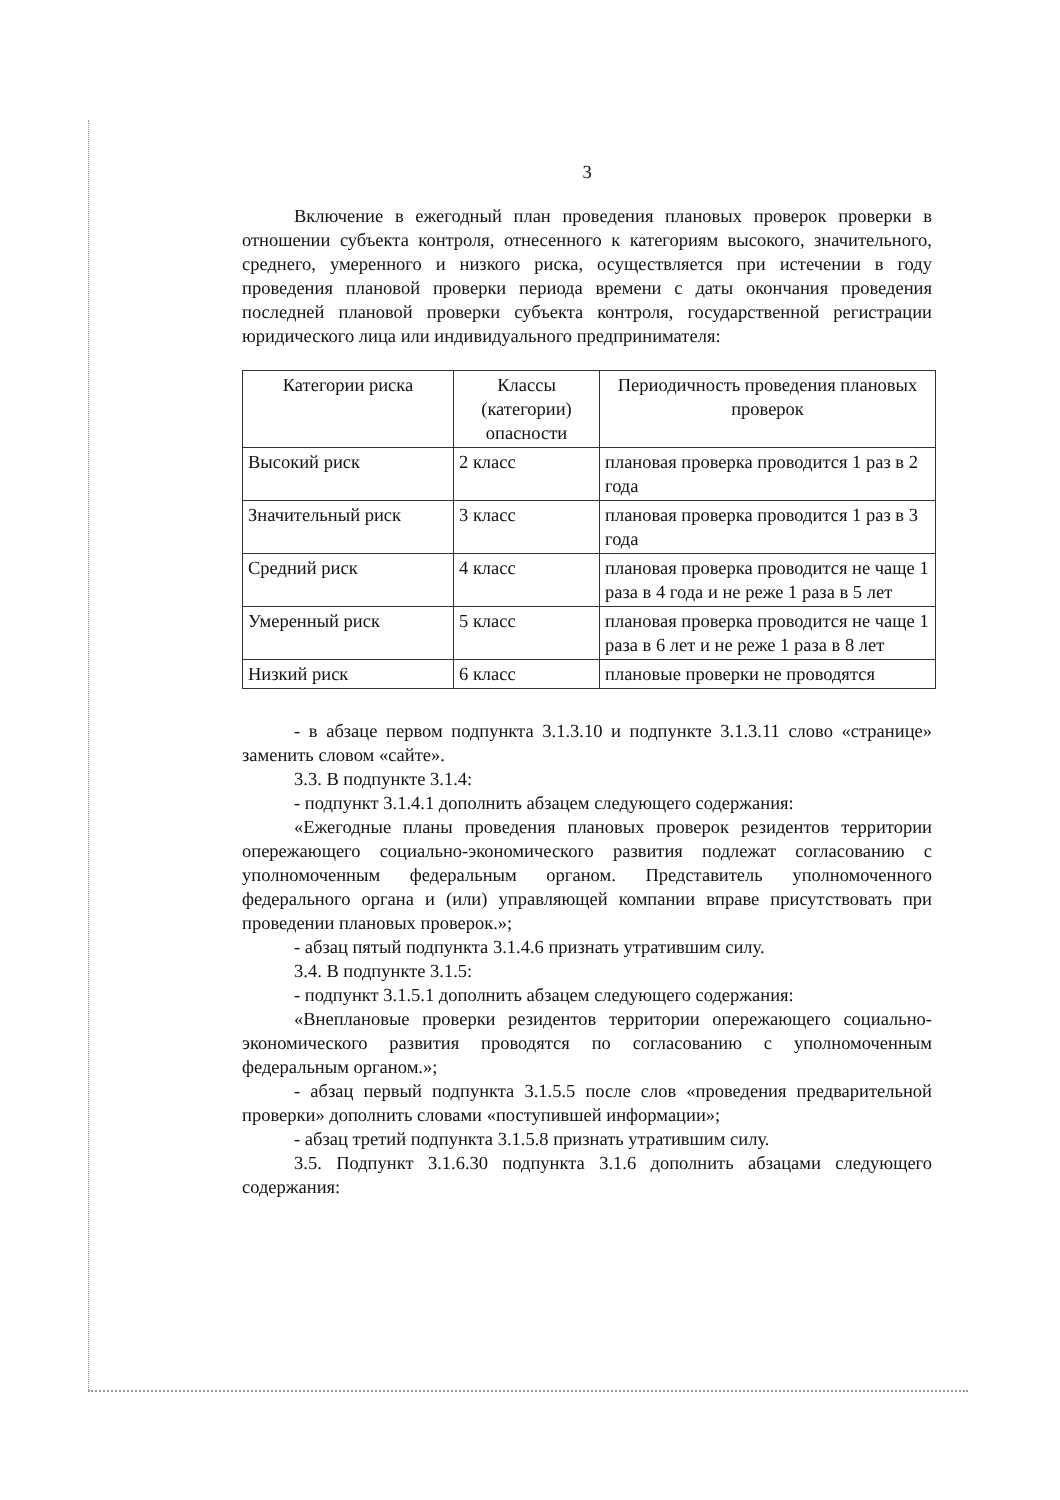3
Включение в ежегодный план проведения плановых проверок проверки в отношении субъекта контроля, отнесенного к категориям высокого, значительного, среднего, умеренного и низкого риска, осуществляется при истечении в году проведения плановой проверки периода времени с даты окончания проведения последней плановой проверки субъекта контроля, государственной регистрации юридического лица или индивидуального предпринимателя:
| Категории риска | Классы (категории) опасности | Периодичность проведения плановых проверок |
| --- | --- | --- |
| Высокий риск | 2 класс | плановая проверка проводится 1 раз в 2 года |
| Значительный риск | 3 класс | плановая проверка проводится 1 раз в 3 года |
| Средний риск | 4 класс | плановая проверка проводится не чаще 1 раза в 4 года и не реже 1 раза в 5 лет |
| Умеренный риск | 5 класс | плановая проверка проводится не чаще 1 раза в 6 лет и не реже 1 раза в 8 лет |
| Низкий риск | 6 класс | плановые проверки не проводятся |
- в абзаце первом подпункта 3.1.3.10 и подпункте 3.1.3.11 слово «странице» заменить словом «сайте».
3.3. В подпункте 3.1.4:
- подпункт 3.1.4.1 дополнить абзацем следующего содержания:
«Ежегодные планы проведения плановых проверок резидентов территории опережающего социально-экономического развития подлежат согласованию с уполномоченным федеральным органом. Представитель уполномоченного федерального органа и (или) управляющей компании вправе присутствовать при проведении плановых проверок.»;
- абзац пятый подпункта 3.1.4.6 признать утратившим силу.
3.4. В подпункте 3.1.5:
- подпункт 3.1.5.1 дополнить абзацем следующего содержания:
«Внеплановые проверки резидентов территории опережающего социально-экономического развития проводятся по согласованию с уполномоченным федеральным органом.»;
- абзац первый подпункта 3.1.5.5 после слов «проведения предварительной проверки» дополнить словами «поступившей информации»;
- абзац третий подпункта 3.1.5.8 признать утратившим силу.
3.5. Подпункт 3.1.6.30 подпункта 3.1.6 дополнить абзацами следующего содержания: